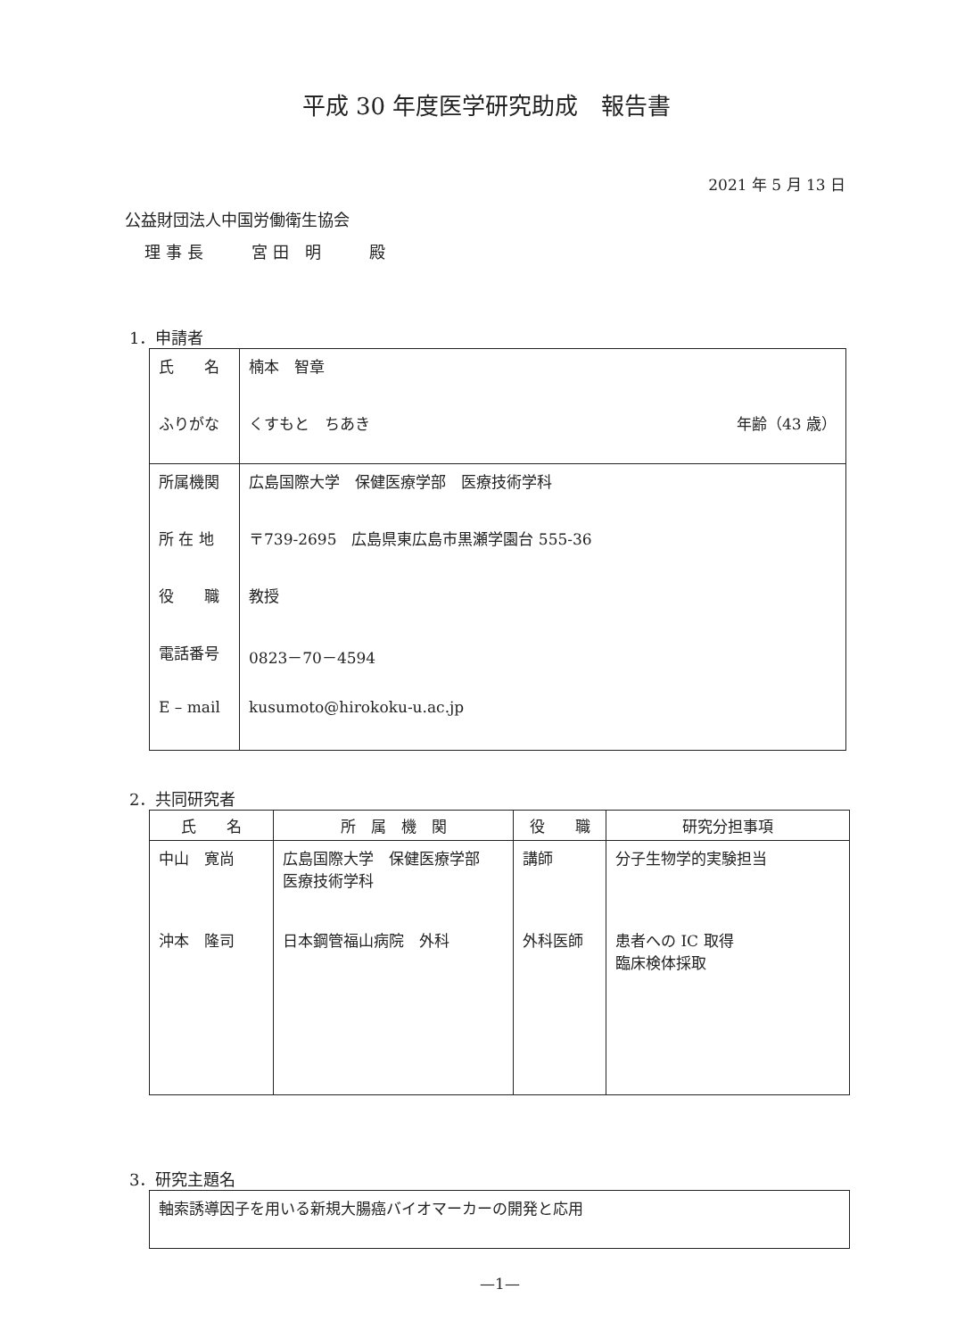平成 30 年度医学研究助成　報告書
2021 年 5 月 13 日
公益財団法人中国労働衛生協会
理事長　　宮田 明　　殿
1．申請者
| 氏 名 | 楠本 智章 |
| ふりがな | くすもと ちあき 年齢（43 歳） |
| 所属機関 | 広島国際大学 保健医療学部 医療技術学科 |
| 所 在 地 | 〒739-2695 広島県東広島市黒瀬学園台 555-36 |
| 役 職 | 教授 |
| 電話番号 | 0823－70－4594 |
| E – mail | kusumoto@hirokoku-u.ac.jp |
2．共同研究者
| 氏 名 | 所 属 機 関 | 役 職 | 研究分担事項 |
| --- | --- | --- | --- |
| 中山 寛尚 | 広島国際大学 保健医療学部 医療技術学科 | 講師 | 分子生物学的実験担当 |
| 沖本 隆司 | 日本鋼管福山病院 外科 | 外科医師 | 患者への IC 取得 臨床検体採取 |
3．研究主題名
| 軸索誘導因子を用いる新規大腸癌バイオマーカーの開発と応用 |
—1—